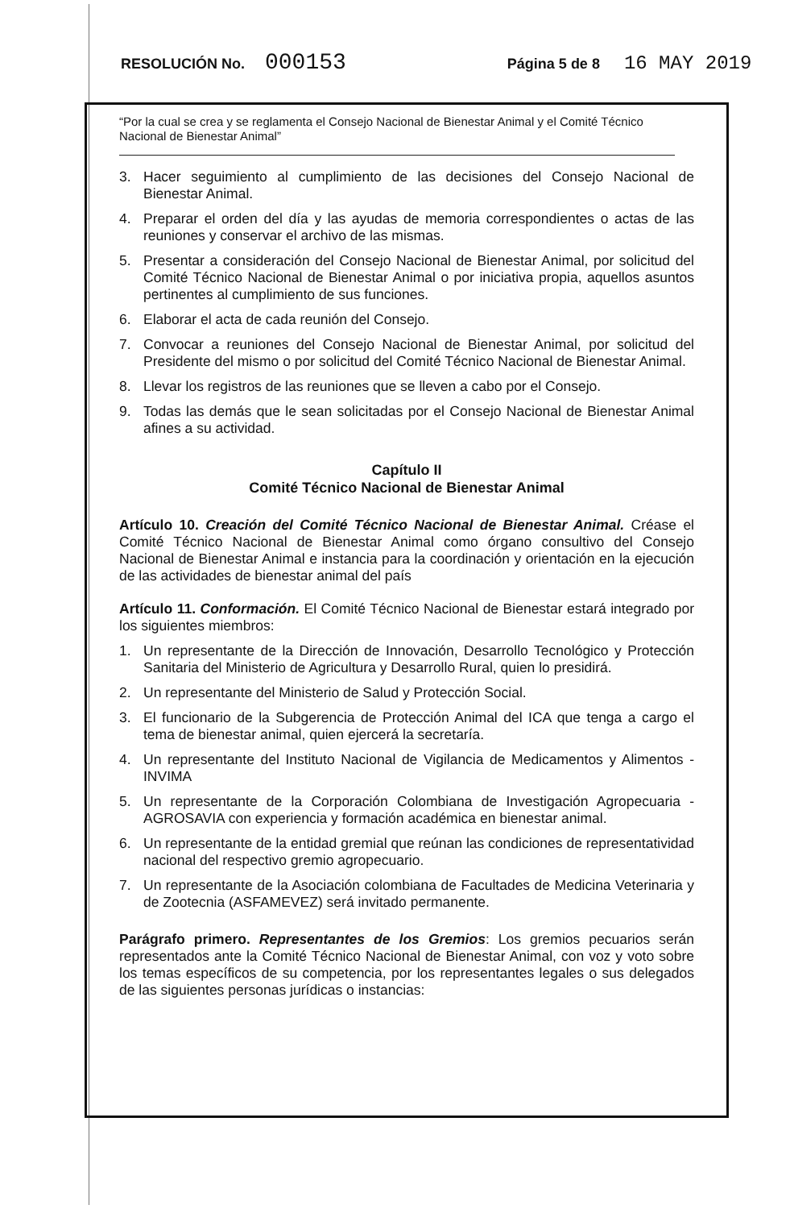RESOLUCIÓN No. 000153 Página 5 de 8 16 MAY 2019
“Por la cual se crea y se reglamenta el Consejo Nacional de Bienestar Animal y el Comité Técnico Nacional de Bienestar Animal”
3. Hacer seguimiento al cumplimiento de las decisiones del Consejo Nacional de Bienestar Animal.
4. Preparar el orden del día y las ayudas de memoria correspondientes o actas de las reuniones y conservar el archivo de las mismas.
5. Presentar a consideración del Consejo Nacional de Bienestar Animal, por solicitud del Comité Técnico Nacional de Bienestar Animal o por iniciativa propia, aquellos asuntos pertinentes al cumplimiento de sus funciones.
6. Elaborar el acta de cada reunión del Consejo.
7. Convocar a reuniones del Consejo Nacional de Bienestar Animal, por solicitud del Presidente del mismo o por solicitud del Comité Técnico Nacional de Bienestar Animal.
8. Llevar los registros de las reuniones que se lleven a cabo por el Consejo.
9. Todas las demás que le sean solicitadas por el Consejo Nacional de Bienestar Animal afines a su actividad.
Capítulo II
Comité Técnico Nacional de Bienestar Animal
Artículo 10. Creación del Comité Técnico Nacional de Bienestar Animal. Créase el Comité Técnico Nacional de Bienestar Animal como órgano consultivo del Consejo Nacional de Bienestar Animal e instancia para la coordinación y orientación en la ejecución de las actividades de bienestar animal del país
Artículo 11. Conformación. El Comité Técnico Nacional de Bienestar estará integrado por los siguientes miembros:
1. Un representante de la Dirección de Innovación, Desarrollo Tecnológico y Protección Sanitaria del Ministerio de Agricultura y Desarrollo Rural, quien lo presidirá.
2. Un representante del Ministerio de Salud y Protección Social.
3. El funcionario de la Subgerencia de Protección Animal del ICA que tenga a cargo el tema de bienestar animal, quien ejercerá la secretaría.
4. Un representante del Instituto Nacional de Vigilancia de Medicamentos y Alimentos - INVIMA
5. Un representante de la Corporación Colombiana de Investigación Agropecuaria - AGROSAVIA con experiencia y formación académica en bienestar animal.
6. Un representante de la entidad gremial que reúnan las condiciones de representatividad nacional del respectivo gremio agropecuario.
7. Un representante de la Asociación colombiana de Facultades de Medicina Veterinaria y de Zootecnia (ASFAMEVEZ) será invitado permanente.
Parágrafo primero. Representantes de los Gremios: Los gremios pecuarios serán representados ante la Comité Técnico Nacional de Bienestar Animal, con voz y voto sobre los temas específicos de su competencia, por los representantes legales o sus delegados de las siguientes personas jurídicas o instancias: